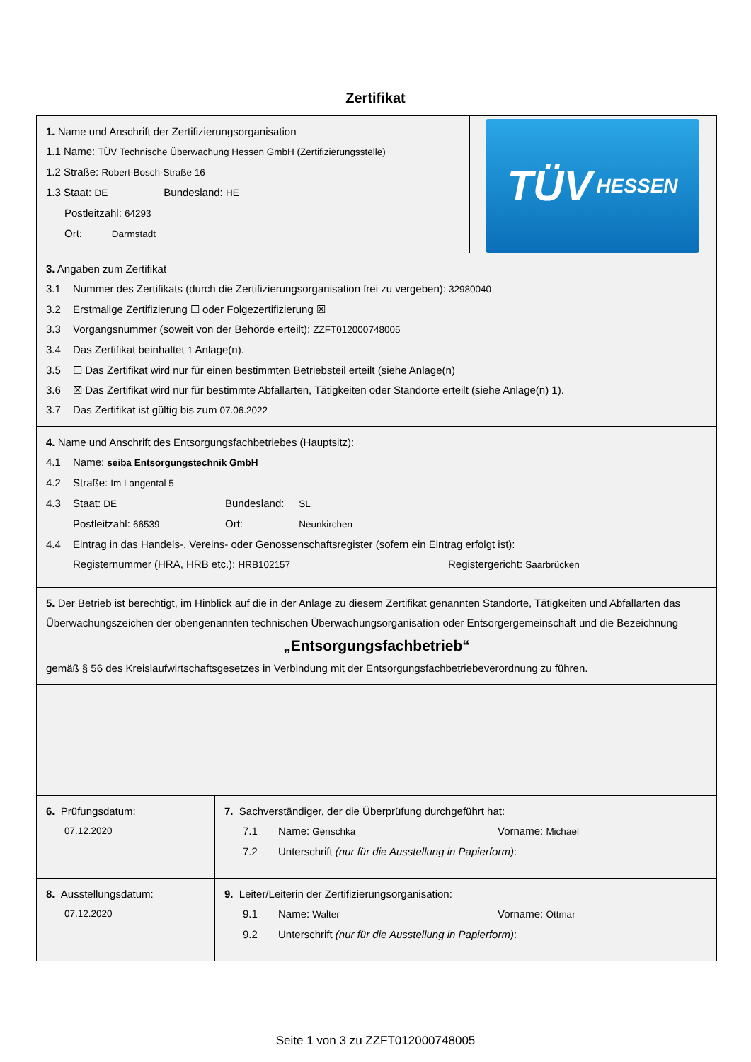Zertifikat
1. Name und Anschrift der Zertifizierungsorganisation
1.1 Name: TÜV Technische Überwachung Hessen GmbH (Zertifizierungsstelle)
1.2 Straße: Robert-Bosch-Straße 16
1.3 Staat: DE Bundesland: HE
Postleitzahl: 64293
Ort: Darmstadt
TÜV HESSEN
3. Angaben zum Zertifikat
3.1 Nummer des Zertifikats (durch die Zertifizierungsorganisation frei zu vergeben): 32980040
3.2 Erstmalige Zertifizierung ☐ oder Folgezertifizierung ☒
3.3 Vorgangsnummer (soweit von der Behörde erteilt): ZZFT012000748005
3.4 Das Zertifikat beinhaltet 1 Anlage(n).
3.5 ☐ Das Zertifikat wird nur für einen bestimmten Betriebsteil erteilt (siehe Anlage(n)
3.6 ☒ Das Zertifikat wird nur für bestimmte Abfallarten, Tätigkeiten oder Standorte erteilt (siehe Anlage(n) 1).
3.7 Das Zertifikat ist gültig bis zum 07.06.2022
4. Name und Anschrift des Entsorgungsfachbetriebes (Hauptsitz):
4.1 Name: seiba Entsorgungstechnik GmbH
4.2 Straße: Im Langental 5
4.3 Staat: DE Bundesland: SL
Postleitzahl: 66539 Ort: Neunkirchen
4.4 Eintrag in das Handels-, Vereins- oder Genossenschaftsregister (sofern ein Eintrag erfolgt ist):
Registernummer (HRA, HRB etc.): HRB102157 Registergericht: Saarbrücken
5. Der Betrieb ist berechtigt, im Hinblick auf die in der Anlage zu diesem Zertifikat genannten Standorte, Tätigkeiten und Abfallarten das Überwachungszeichen der obengenannten technischen Überwachungsorganisation oder Entsorgergemeinschaft und die Bezeichnung
„Entsorgungsfachbetrieb“
gemäß § 56 des Kreislaufwirtschaftsgesetzes in Verbindung mit der Entsorgungsfachbetriebeverordnung zu führen.
6. Prüfungsdatum:
07.12.2020
7. Sachverständiger, der die Überprüfung durchgeführt hat:
7.1 Name: Genschka Vorname: Michael
7.2 Unterschrift (nur für die Ausstellung in Papierform):
8. Ausstellungsdatum:
07.12.2020
9. Leiter/Leiterin der Zertifizierungsorganisation:
9.1 Name: Walter Vorname: Ottmar
9.2 Unterschrift (nur für die Ausstellung in Papierform):
Seite 1 von 3 zu ZZFT012000748005